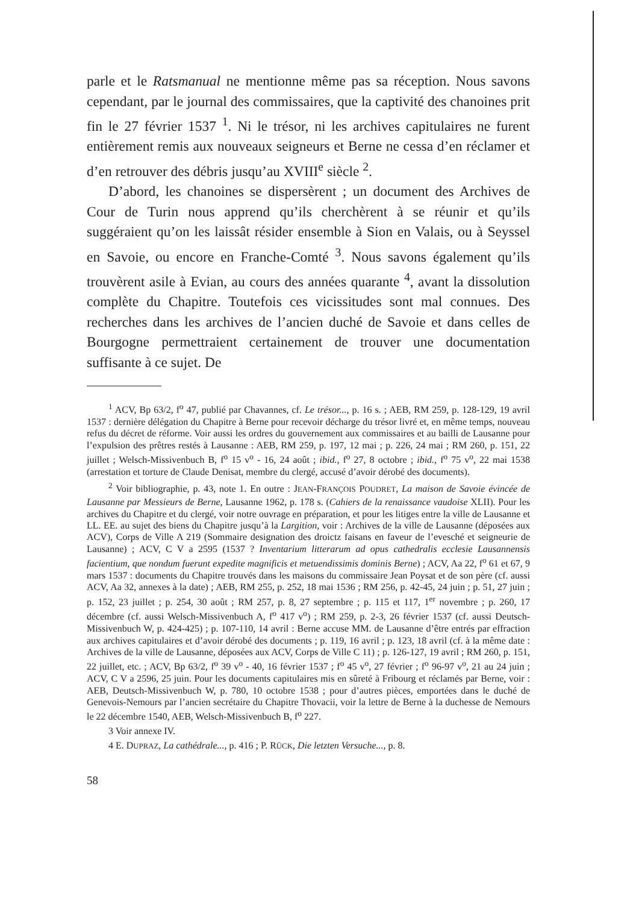parle et le Ratsmanual ne mentionne même pas sa réception. Nous savons cependant, par le journal des commissaires, que la captivité des chanoines prit fin le 27 février 1537 <sup>1</sup>. Ni le trésor, ni les archives capitulaires ne furent entièrement remis aux nouveaux seigneurs et Berne ne cessa d’en réclamer et d’en retrouver des débris jusqu’au XVIII<sup>e</sup> siècle <sup>2</sup>.
D’abord, les chanoines se dispersèrent ; un document des Archives de Cour de Turin nous apprend qu’ils cherchèrent à se réunir et qu’ils suggéraient qu’on les laissât résider ensemble à Sion en Valais, ou à Seyssel en Savoie, ou encore en Franche-Comté <sup>3</sup>. Nous savons également qu’ils trouvèrent asile à Evian, au cours des années quarante <sup>4</sup>, avant la dissolution complète du Chapitre. Toutefois ces vicissitudes sont mal connues. Des recherches dans les archives de l’ancien duché de Savoie et dans celles de Bourgogne permettraient certainement de trouver une documentation suffisante à ce sujet. De
<sup>1</sup> ACV, Bp 63/2, f<sup>o</sup> 47, publié par Chavannes, cf. Le trésor..., p. 16 s. ; AEB, RM 259, p. 128-129, 19 avril 1537 : dernière délégation du Chapitre à Berne pour recevoir décharge du trésor livré et, en même temps, nouveau refus du décret de réforme. Voir aussi les ordres du gouvernement aux commissaires et au bailli de Lausanne pour l’expulsion des prêtres restés à Lausanne : AEB, RM 259, p. 197, 12 mai ; p. 226, 24 mai ; RM 260, p. 151, 22 juillet ; Welsch-Missivenbuch B, f<sup>o</sup> 15 v<sup>o</sup> - 16, 24 août ; ibid., f<sup>o</sup> 27, 8 octobre ; ibid., f<sup>o</sup> 75 v<sup>o</sup>, 22 mai 1538 (arrestation et torture de Claude Denisat, membre du clergé, accusé d’avoir dérobé des documents).
<sup>2</sup> Voir bibliographie, p. 43, note 1. En outre : JEAN-FRANÇOIS POUDRET, La maison de Savoie évincée de Lausanne par Messieurs de Berne, Lausanne 1962, p. 178 s. (Cahiers de la renaissance vaudoise XLII). Pour les archives du Chapitre et du clergé, voir notre ouvrage en préparation, et pour les litiges entre la ville de Lausanne et LL. EE. au sujet des biens du Chapitre jusqu’à la Largition, voir : Archives de la ville de Lausanne (déposées aux ACV), Corps de Ville A 219 (Sommaire designation des droictz faisans en faveur de l’evesché et seigneurie de Lausanne) ; ACV, C V a 2595 (1537 ? Inventarium litterarum ad opus cathedralis ecclesie Lausannensis facientium, que nondum fuerunt expedite magnificis et metuendissimis dominis Berne) ; ACV, Aa 22, f<sup>o</sup> 61 et 67, 9 mars 1537 : documents du Chapitre trouvés dans les maisons du commissaire Jean Poysat et de son père (cf. aussi ACV, Aa 32, annexes à la date) ; AEB, RM 255, p. 252, 18 mai 1536 ; RM 256, p. 42-45, 24 juin ; p. 51, 27 juin ; p. 152, 23 juillet ; p. 254, 30 août ; RM 257, p. 8, 27 septembre ; p. 115 et 117, 1<sup>er</sup> novembre ; p. 260, 17 décembre (cf. aussi Welsch-Missivenbuch A, f<sup>o</sup> 417 v<sup>o</sup>) ; RM 259, p. 2-3, 26 février 1537 (cf. aussi Deutsch-Missivenbuch W, p. 424-425) ; p. 107-110, 14 avril : Berne accuse MM. de Lausanne d’être entrés par effraction aux archives capitulaires et d’avoir dérobé des documents ; p. 119, 16 avril ; p. 123, 18 avril (cf. à la même date : Archives de la ville de Lausanne, déposées aux ACV, Corps de Ville C 11) ; p. 126-127, 19 avril ; RM 260, p. 151, 22 juillet, etc. ; ACV, Bp 63/2, f<sup>o</sup> 39 v<sup>o</sup> - 40, 16 février 1537 ; f<sup>o</sup> 45 v<sup>o</sup>, 27 février ; f<sup>o</sup> 96-97 v<sup>o</sup>, 21 au 24 juin ; ACV, C V a 2596, 25 juin. Pour les documents capitulaires mis en sûreté à Fribourg et réclamés par Berne, voir : AEB, Deutsch-Missivenbuch W, p. 780, 10 octobre 1538 ; pour d’autres pièces, emportées dans le duché de Genevois-Nemours par l’ancien secrétaire du Chapitre Thovacii, voir la lettre de Berne à la duchesse de Nemours le 22 décembre 1540, AEB, Welsch-Missivenbuch B, f<sup>o</sup> 227.
3 Voir annexe IV.
4 E. DUPRAZ, La cathédrale..., p. 416 ; P. RÜCK, Die letzten Versuche..., p. 8.
58